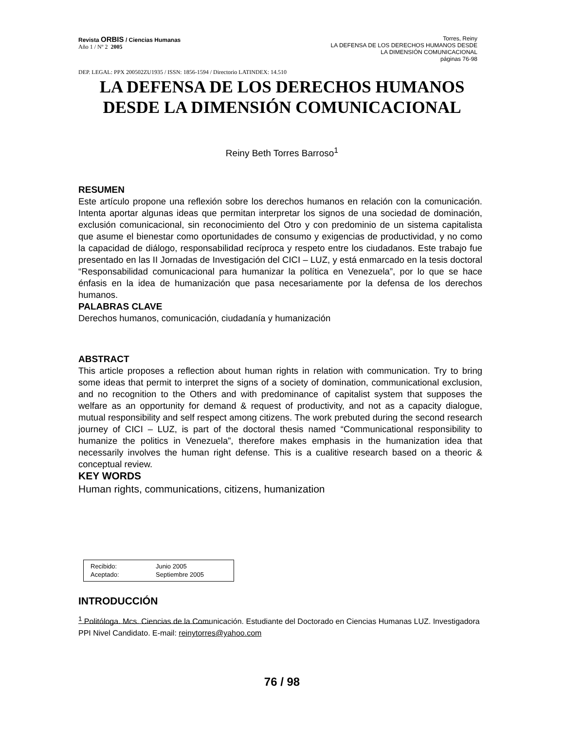Revista ORBIS / Ciencias Humanas
Año 1 / Nº 2 2005
Torres, Reiny
LA DEFENSA DE LOS DERECHOS HUMANOS DESDE
LA DIMENSIÓN COMUNICACIONAL
páginas 76-98
DEP. LEGAL: PPX 200502ZU1935 / ISSN: 1856-1594 / Directorio LATINDEX: 14.510
LA DEFENSA DE LOS DERECHOS HUMANOS
DESDE LA DIMENSIÓN COMUNICACIONAL
Reiny Beth Torres Barroso<sup>1</sup>
RESUMEN
Este artículo propone una reflexión sobre los derechos humanos en relación con la comunicación. Intenta aportar algunas ideas que permitan interpretar los signos de una sociedad de dominación, exclusión comunicacional, sin reconocimiento del Otro y con predominio de un sistema capitalista que asume el bienestar como oportunidades de consumo y exigencias de productividad, y no como la capacidad de diálogo, responsabilidad recíproca y respeto entre los ciudadanos. Este trabajo fue presentado en las II Jornadas de Investigación del CICI – LUZ, y está enmarcado en la tesis doctoral “Responsabilidad comunicacional para humanizar la política en Venezuela”, por lo que se hace énfasis en la idea de humanización que pasa necesariamente por la defensa de los derechos humanos.
PALABRAS CLAVE
Derechos humanos, comunicación, ciudadanía y humanización
ABSTRACT
This article proposes a reflection about human rights in relation with communication. Try to bring some ideas that permit to interpret the signs of a society of domination, communicational exclusion, and no recognition to the Others and with predominance of capitalist system that supposes the welfare as an opportunity for demand & request of productivity, and not as a capacity dialogue, mutual responsibility and self respect among citizens. The work prebuted during the second research journey of CICI – LUZ, is part of the doctoral thesis named “Communicational responsibility to humanize the politics in Venezuela”, therefore makes emphasis in the humanization idea that necessarily involves the human right defense. This is a cualitive research based on a theoric & conceptual review.
KEY WORDS
Human rights, communications, citizens, humanization
Recibido: Junio 2005
Aceptado: Septiembre 2005
INTRODUCCIÓN
<sup>1</sup> Politóloga. Mcs. Ciencias de la Comunicación. Estudiante del Doctorado en Ciencias Humanas LUZ. Investigadora PPI Nivel Candidato. E-mail: reinytorres@yahoo.com
76 / 98